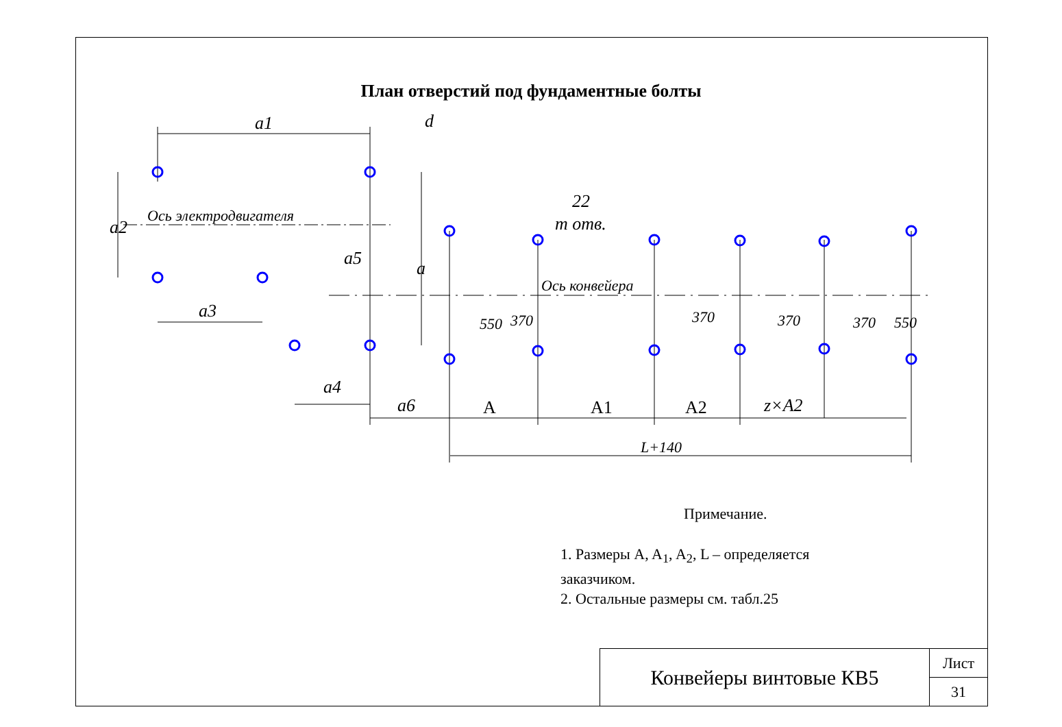План отверстий под фундаментные болты
a1
d
a2
Ось электродвигателя
a3
a4
a5
a
a6
22
m отв.
Ось конвейера
550
370
370
370
370
550
A
A1
A2
z×A2
L+140
Примечание.
1. Размеры A, A<sub>1</sub>, A<sub>2</sub>, L – определяется
заказчиком.
2. Остальные размеры см. табл.25
Конвейеры винтовые КВ5
Лист
31